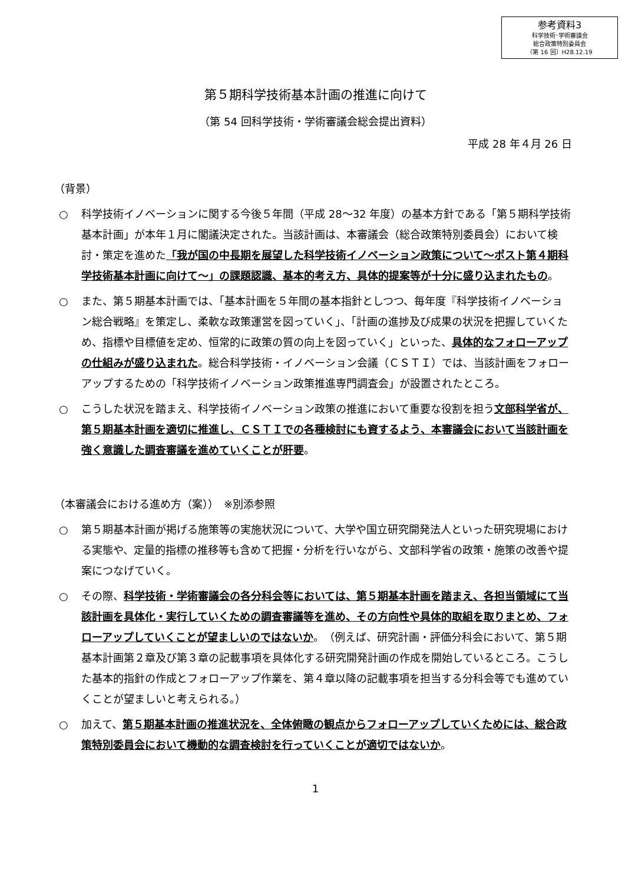参考資料3
科学技術･学術審議会
総合政策特別委員会
（第 16 回）H28.12.19
第５期科学技術基本計画の推進に向けて
（第 54 回科学技術・学術審議会総会提出資料）
平成 28 年４月 26 日
（背景）
○ 科学技術イノベーションに関する今後５年間（平成 28～32 年度）の基本方針である「第５期科学技術基本計画」が本年１月に閣議決定された。当該計画は、本審議会（総合政策特別委員会）において検討・策定を進めた「我が国の中長期を展望した科学技術イノベーション政策について～ポスト第４期科学技術基本計画に向けて～」の課題認識、基本的考え方、具体的提案等が十分に盛り込まれたもの。
○ また、第５期基本計画では、「基本計画を５年間の基本指針としつつ、毎年度『科学技術イノベーション総合戦略』を策定し、柔軟な政策運営を図っていく」、「計画の進捗及び成果の状況を把握していくため、指標や目標値を定め、恒常的に政策の質の向上を図っていく」といった、具体的なフォローアップの仕組みが盛り込まれた。総合科学技術・イノベーション会議（ＣＳＴＩ）では、当該計画をフォローアップするための「科学技術イノベーション政策推進専門調査会」が設置されたところ。
○ こうした状況を踏まえ、科学技術イノベーション政策の推進において重要な役割を担う文部科学省が、第５期基本計画を適切に推進し、ＣＳＴＩでの各種検討にも資するよう、本審議会において当該計画を強く意識した調査審議を進めていくことが肝要。
（本審議会における進め方（案））　※別添参照
○ 第５期基本計画が掲げる施策等の実施状況について、大学や国立研究開発法人といった研究現場における実態や、定量的指標の推移等も含めて把握・分析を行いながら、文部科学省の政策・施策の改善や提案につなげていく。
○ その際、科学技術・学術審議会の各分科会等においては、第５期基本計画を踏まえ、各担当領域にて当該計画を具体化・実行していくための調査審議等を進め、その方向性や具体的取組を取りまとめ、フォローアップしていくことが望ましいのではないか。（例えば、研究計画・評価分科会において、第５期基本計画第２章及び第３章の記載事項を具体化する研究開発計画の作成を開始しているところ。こうした基本的指針の作成とフォローアップ作業を、第４章以降の記載事項を担当する分科会等でも進めていくことが望ましいと考えられる。）
○ 加えて、第５期基本計画の推進状況を、全体俯瞰の観点からフォローアップしていくためには、総合政策特別委員会において機動的な調査検討を行っていくことが適切ではないか。
1